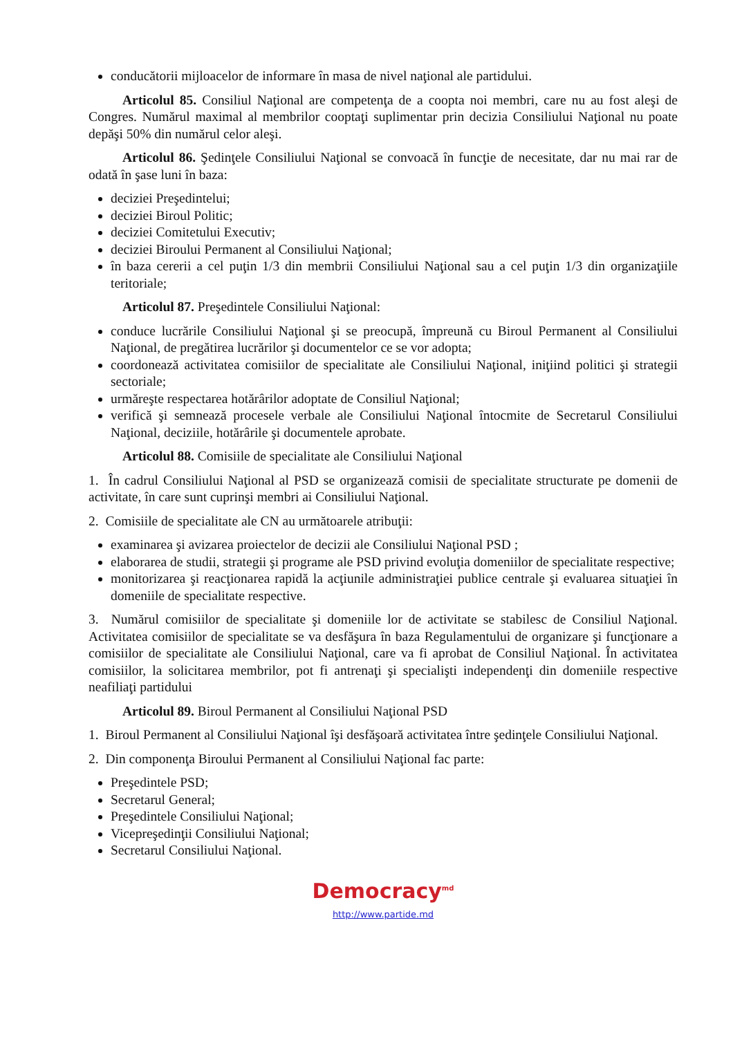conducătorii mijloacelor de informare în masa de nivel naţional ale partidului.
Articolul 85. Consiliul Naţional are competenţa de a coopta noi membri, care nu au fost aleşi de Congres. Numărul maximal al membrilor cooptaţi suplimentar prin decizia Consiliului Naţional nu poate depăşi 50% din numărul celor aleşi.
Articolul 86. Şedinţele Consiliului Naţional se convoacă în funcţie de necesitate, dar nu mai rar de odată în şase luni în baza:
deciziei Preşedintelui;
deciziei Biroul Politic;
deciziei Comitetului Executiv;
deciziei Biroului Permanent al Consiliului Naţional;
în baza cererii a cel puţin 1/3 din membrii Consiliului Naţional sau a cel puţin 1/3 din organizaţiile teritoriale;
Articolul 87. Preşedintele Consiliului Naţional:
conduce lucrările Consiliului Naţional şi se preocupă, împreună cu Biroul Permanent al Consiliului Naţional, de pregătirea lucrărilor şi documentelor ce se vor adopta;
coordonează activitatea comisiilor de specialitate ale Consiliului Naţional, iniţiind politici şi strategii sectoriale;
urmăreşte respectarea hotărârilor adoptate de Consiliul Naţional;
verifică şi semnează procesele verbale ale Consiliului Naţional întocmite de Secretarul Consiliului Naţional, deciziile, hotărârile şi documentele aprobate.
Articolul 88. Comisiile de specialitate ale Consiliului Naţional
1. În cadrul Consiliului Naţional al PSD se organizează comisii de specialitate structurate pe domenii de activitate, în care sunt cuprinşi membri ai Consiliului Naţional.
2. Comisiile de specialitate ale CN au următoarele atribuţii:
examinarea şi avizarea proiectelor de decizii ale Consiliului Naţional PSD ;
elaborarea de studii, strategii şi programe ale PSD privind evoluţia domeniilor de specialitate respective;
monitorizarea şi reacţionarea rapidă la acţiunile administraţiei publice centrale şi evaluarea situaţiei în domeniile de specialitate respective.
3. Numărul comisiilor de specialitate şi domeniile lor de activitate se stabilesc de Consiliul Naţional. Activitatea comisiilor de specialitate se va desfăşura în baza Regulamentului de organizare şi funcţionare a comisiilor de specialitate ale Consiliului Naţional, care va fi aprobat de Consiliul Naţional. În activitatea comisiilor, la solicitarea membrilor, pot fi antrenaţi şi specialişti independenţi din domeniile respective neafiliaţi partidului
Articolul 89. Biroul Permanent al Consiliului Naţional PSD
1. Biroul Permanent al Consiliului Naţional îşi desfăşoară activitatea între şedinţele Consiliului Naţional.
2. Din componenţa Biroului Permanent al Consiliului Naţional fac parte:
Preşedintele PSD;
Secretarul General;
Preşedintele Consiliului Naţional;
Vicepreşedinţii Consiliului Naţional;
Secretarul Consiliului Naţional.
Democracy<sup>md</sup>
http://www.partide.md